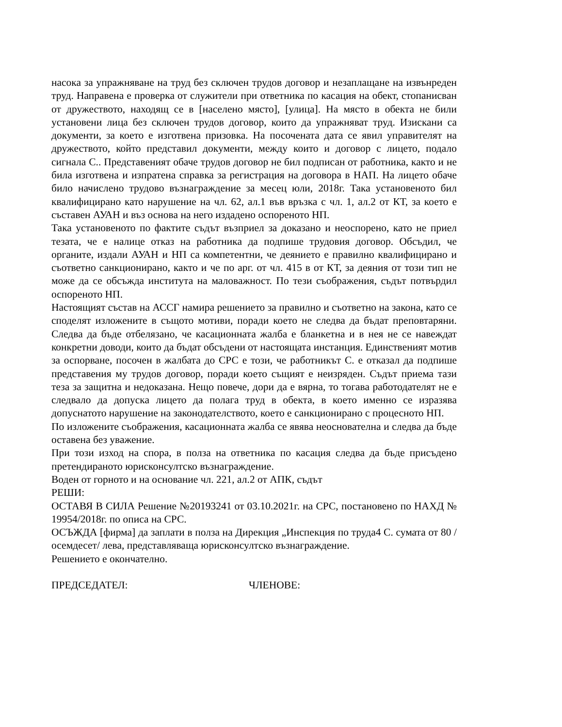насока за упражняване на труд без сключен трудов договор и незаплащане на извънреден труд. Направена е проверка от служители при ответника по касация на обект, стопанисван от дружеството, находящ се в [населено място], [улица]. На място в обекта не били установени лица без сключен трудов договор, които да упражняват труд. Изискани са документи, за което е изготвена призовка. На посочената дата се явил управителят на дружеството, който представил документи, между които и договор с лицето, подало сигнала С.. Представеният обаче трудов договор не бил подписан от работника, както и не била изготвена и изпратена справка за регистрация на договора в НАП. На лицето обаче било начислено трудово възнаграждение за месец юли, 2018г. Така установеното бил квалифицирано като нарушение на чл. 62, ал.1 във връзка с чл. 1, ал.2 от КТ, за което е съставен АУАН и въз основа на него издадено оспореното НП.
Така установеното по фактите съдът възприел за доказано и неоспорено, като не приел тезата, че е налице отказ на работника да подпише трудовия договор. Обсъдил, че органите, издали АУАН и НП са компетентни, че деянието е правилно квалифицирано и съответно санкционирано, както и че по арг. от чл. 415 в от КТ, за деяния от този тип не може да се обсъжда института на маловажност. По тези съображения, съдът потвърдил оспореното НП.
Настоящият състав на АССГ намира решението за правилно и съответно на закона, като се споделят изложените в същото мотиви, поради което не следва да бъдат преповтаряни. Следва да бъде отбелязано, че касационната жалба е бланкетна и в нея не се навеждат конкретни доводи, които да бъдат обсъдени от настоящата инстанция. Единственият мотив за оспорване, посочен в жалбата до СРС е този, че работникът С. е отказал да подпише представения му трудов договор, поради което същият е неизряден. Съдът приема тази теза за защитна и недоказана. Нещо повече, дори да е вярна, то тогава работодателят не е следвало да допуска лицето да полага труд в обекта, в което именно се изразява допуснатото нарушение на законодателството, което е санкционирано с процесното НП.
По изложените съображения, касационната жалба се явява неоснователна и следва да бъде оставена без уважение.
При този изход на спора, в полза на ответника по касация следва да бъде присъдено претендираното юрисконсултско възнаграждение.
Воден от горното и на основание чл. 221, ал.2 от АПК, съдът
РЕШИ:
ОСТАВЯ В СИЛА Решение №20193241 от 03.10.2021г. на СРС, постановено по НАХД № 19954/2018г. по описа на СРС.
ОСЪЖДА [фирма] да заплати в полза на Дирекция „Инспекция по труда4 С. сумата от 80 / осемдесет/ лева, представляваща юрисконсултско възнаграждение.
Решението е окончателно.
ПРЕДСЕДАТЕЛ: ЧЛЕНОВЕ: